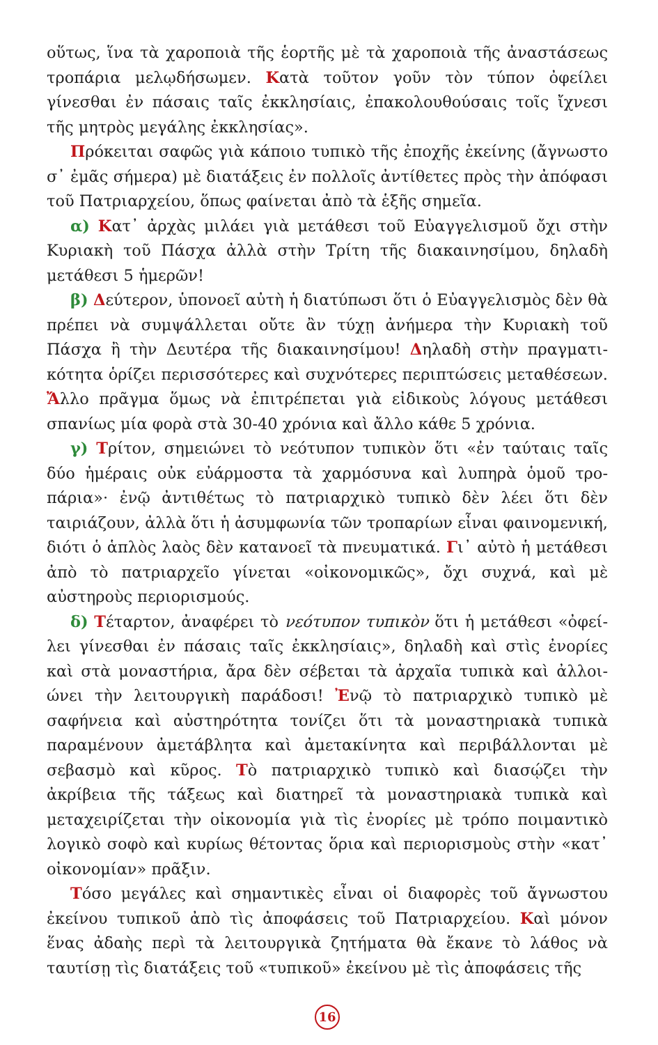οὕτως, ἵνα τὰ χαροποιὰ τῆς ἑορτῆς μὲ τὰ χαροποιὰ τῆς ἀναστάσε­ως τροπάρια μελῳδήσωμεν. Κατὰ τοῦτον γοῦν τὸν τύπον ὀφείλει γίνεσθαι ἐν πάσαις ταῖς ἐκκλησίαις, ἐπακολουθούσαις τοῖς ἴχνεσι τῆς μητρὸς μεγάλης ἐκκλησίας».
Πρόκειται σαφῶς γιὰ κάποιο τυπικὸ τῆς ἐποχῆς ἐκείνης (ἄγνω­στο σ᾽ ἐμᾶς σήμερα) μὲ διατάξεις ἐν πολλοῖς ἀντίθετες πρὸς τὴν ἀπόφασι τοῦ Πατριαρχείου, ὅπως φαίνεται ἀπὸ τὰ ἑξῆς σημεῖα.
α) Κατ᾽ ἀρχὰς μιλάει γιὰ μετάθεσι τοῦ Εὐαγγελισμοῦ ὄχι στὴν Κυριακὴ τοῦ Πάσχα ἀλλὰ στὴν Τρίτη τῆς διακαινησίμου, δηλαδὴ μετάθεσι 5 ἡμερῶν!
β) Δεύτερον, ὑπονοεῖ αὐτὴ ἡ διατύπωσι ὅτι ὁ Εὐαγγελισμὸς δὲν θὰ πρέπει νὰ συμψάλλεται οὔτε ἂν τύχῃ ἀνήμερα τὴν Κυριακὴ τοῦ Πάσχα ἢ τὴν Δευτέρα τῆς διακαινησίμου! Δηλαδὴ στὴν πραγματι­κότητα ὁρίζει περισσότερες καὶ συχνότερες περιπτώσεις μεταθέσε­ων. Ἄλλο πρᾶγμα ὅμως νὰ ἐπιτρέπεται γιὰ εἰδικοὺς λόγους μετά­θεσι σπανίως μία φορὰ στὰ 30-40 χρόνια καὶ ἄλλο κάθε 5 χρόνια.
γ) Τρίτον, σημειώνει τὸ νεότυπον τυπικὸν ὅτι «ἐν ταύταις ταῖς δύο ἡμέραις οὐκ εὐάρμοστα τὰ χαρμόσυνα καὶ λυπηρὰ ὁμοῦ τρο­πάρια»· ἐνῷ ἀντιθέτως τὸ πατριαρχικὸ τυπικὸ δὲν λέει ὅτι δὲν ταιριάζουν, ἀλλὰ ὅτι ἡ ἀσυμφωνία τῶν τροπαρίων εἶναι φαινομε­νική, διότι ὁ ἁπλὸς λαὸς δὲν κατανοεῖ τὰ πνευματικά. Γι᾽ αὐτὸ ἡ μετάθεσι ἀπὸ τὸ πατριαρχεῖο γίνεται «οἰκονομικῶς», ὄχι συχνά, καὶ μὲ αὐστηροὺς περιορισμούς.
δ) Τέταρτον, ἀναφέρει τὸ νεότυπον τυπικὸν ὅτι ἡ μετάθεσι «ὀφεί­λει γίνεσθαι ἐν πάσαις ταῖς ἐκκλησίαις», δηλαδὴ καὶ στὶς ἐνορίες καὶ στὰ μοναστήρια, ἄρα δὲν σέβεται τὰ ἀρχαῖα τυπικὰ καὶ ἀλλοι­ώνει τὴν λειτουργικὴ παράδοσι! Ἐνῷ τὸ πατριαρχικὸ τυπικὸ μὲ σαφήνεια καὶ αὐστηρότητα τονίζει ὅτι τὰ μοναστηριακὰ τυ­πικὰ παραμένουν ἀμετάβλητα καὶ ἀμετακίνητα καὶ περιβάλλον­ται μὲ σεβασμὸ καὶ κῦρος. Τὸ πατριαρχικὸ τυπικὸ καὶ διασῴζει τὴν ἀκρίβεια τῆς τάξεως καὶ διατηρεῖ τὰ μοναστηριακὰ τυπικὰ καὶ μεταχειρίζεται τὴν οἰκονομία γιὰ τὶς ἐνορίες μὲ τρόπο ποι­μαντικὸ λογικὸ σοφὸ καὶ κυρίως θέτοντας ὅρια καὶ περιορισμοὺς στὴν «κατ᾽ οἰκονομίαν» πρᾶξιν.
Τόσο μεγάλες καὶ σημαντικὲς εἶναι οἱ διαφορὲς τοῦ ἄγνωστου ἐκείνου τυπικοῦ ἀπὸ τὶς ἀποφάσεις τοῦ Πατριαρχείου. Καὶ μόνον ἕνας ἀδαὴς περὶ τὰ λειτουργικὰ ζητήματα θὰ ἔκανε τὸ λάθος νὰ ταυτίσῃ τὶς διατάξεις τοῦ «τυπικοῦ» ἐκείνου μὲ τὶς ἀποφάσεις τῆς
16